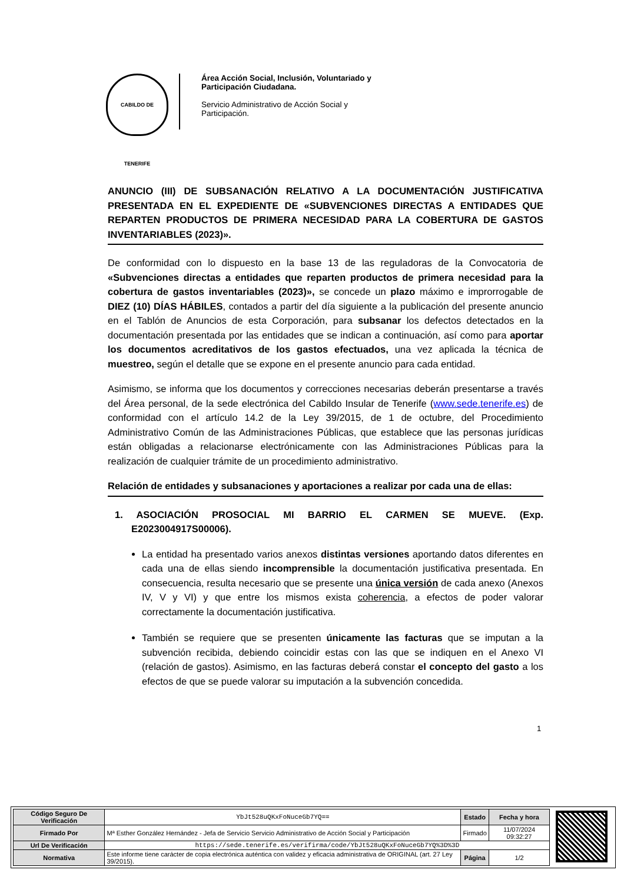CABILDO DE TENERIFE
Área Acción Social, Inclusión, Voluntariado y Participación Ciudadana.
Servicio Administrativo de Acción Social y Participación.
ANUNCIO (III) DE SUBSANACIÓN RELATIVO A LA DOCUMENTACIÓN JUSTIFICATIVA PRESENTADA EN EL EXPEDIENTE DE «SUBVENCIONES DIRECTAS A ENTIDADES QUE REPARTEN PRODUCTOS DE PRIMERA NECESIDAD PARA LA COBERTURA DE GASTOS INVENTARIABLES (2023)».
De conformidad con lo dispuesto en la base 13 de las reguladoras de la Convocatoria de «Subvenciones directas a entidades que reparten productos de primera necesidad para la cobertura de gastos inventariables (2023)», se concede un plazo máximo e improrrogable de DIEZ (10) DÍAS HÁBILES, contados a partir del día siguiente a la publicación del presente anuncio en el Tablón de Anuncios de esta Corporación, para subsanar los defectos detectados en la documentación presentada por las entidades que se indican a continuación, así como para aportar los documentos acreditativos de los gastos efectuados, una vez aplicada la técnica de muestreo, según el detalle que se expone en el presente anuncio para cada entidad.
Asimismo, se informa que los documentos y correcciones necesarias deberán presentarse a través del Área personal, de la sede electrónica del Cabildo Insular de Tenerife (www.sede.tenerife.es) de conformidad con el artículo 14.2 de la Ley 39/2015, de 1 de octubre, del Procedimiento Administrativo Común de las Administraciones Públicas, que establece que las personas jurídicas están obligadas a relacionarse electrónicamente con las Administraciones Públicas para la realización de cualquier trámite de un procedimiento administrativo.
Relación de entidades y subsanaciones y aportaciones a realizar por cada una de ellas:
1. ASOCIACIÓN PROSOCIAL MI BARRIO EL CARMEN SE MUEVE. (Exp. E2023004917S00006).
La entidad ha presentado varios anexos distintas versiones aportando datos diferentes en cada una de ellas siendo incomprensible la documentación justificativa presentada. En consecuencia, resulta necesario que se presente una única versión de cada anexo (Anexos IV, V y VI) y que entre los mismos exista coherencia, a efectos de poder valorar correctamente la documentación justificativa.
También se requiere que se presenten únicamente las facturas que se imputan a la subvención recibida, debiendo coincidir estas con las que se indiquen en el Anexo VI (relación de gastos). Asimismo, en las facturas deberá constar el concepto del gasto a los efectos de que se puede valorar su imputación a la subvención concedida.
1
| Código Seguro De Verificación | YbJt528uQKxFoNuceGb7YQ== | Estado | Fecha y hora |
| Firmado Por | Mª Esther González Hernández - Jefa de Servicio Servicio Administrativo de Acción Social y Participación | Firmado | 11/07/2024 09:32:27 |
| Url De Verificación | https://sede.tenerife.es/verifirma/code/YbJt528uQKxFoNuceGb7YQ%3D%3D | | |
| Normativa | Este informe tiene carácter de copia electrónica auténtica con validez y eficacia administrativa de ORIGINAL (art. 27 Ley 39/2015). | Página | 1/2 |